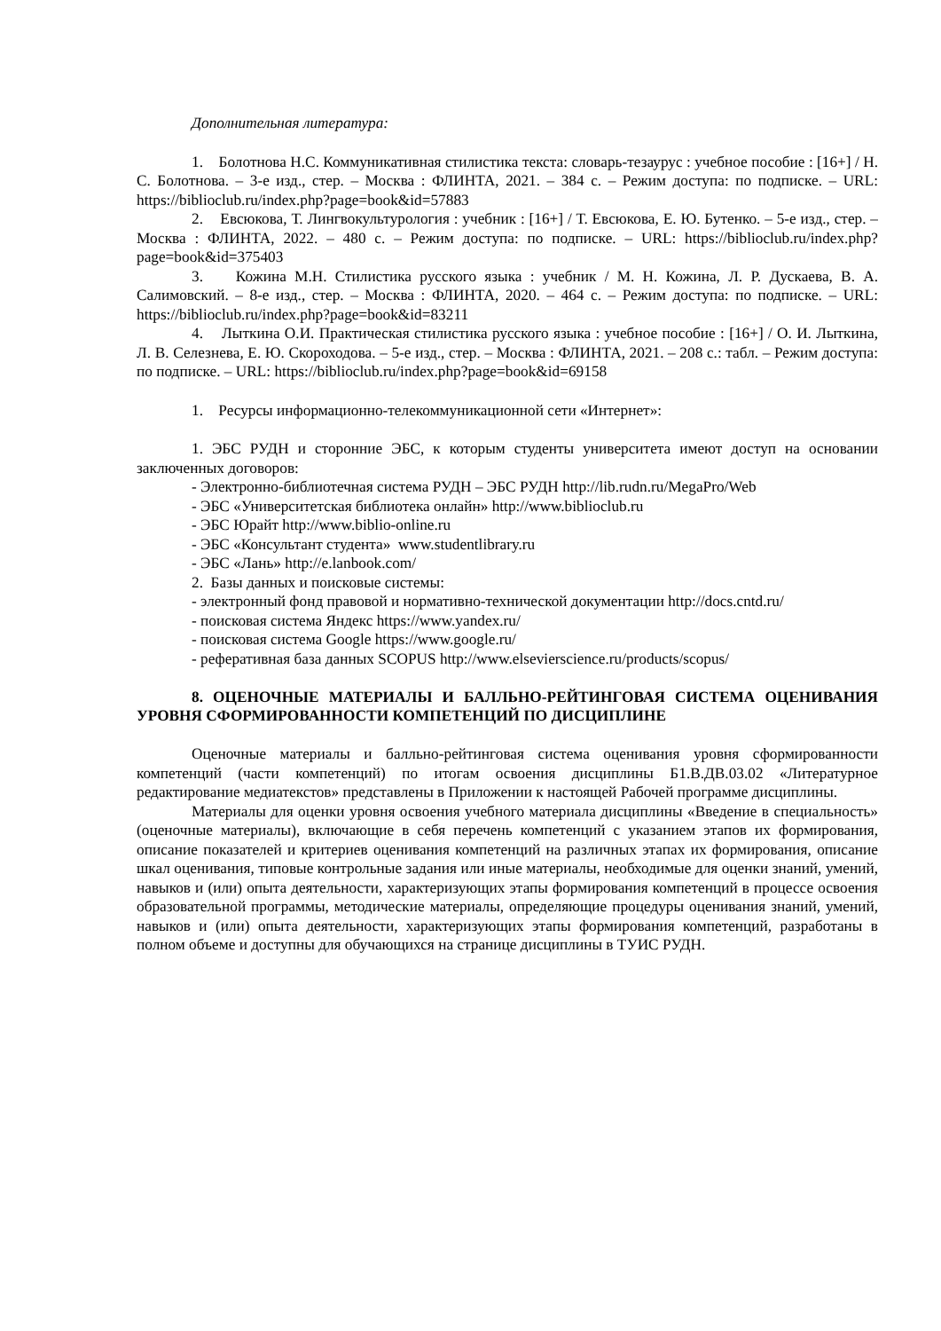Дополнительная литература:
1. Болотнова Н.С. Коммуникативная стилистика текста: словарь-тезаурус : учебное пособие : [16+] / Н. С. Болотнова. – 3-е изд., стер. – Москва : ФЛИНТА, 2021. – 384 с. – Режим доступа: по подписке. – URL: https://biblioclub.ru/index.php?page=book&id=57883
2. Евсюкова, Т. Лингвокультурология : учебник : [16+] / Т. Евсюкова, Е. Ю. Бутенко. – 5-е изд., стер. – Москва : ФЛИНТА, 2022. – 480 с. – Режим доступа: по подписке. – URL: https://biblioclub.ru/index.php?page=book&id=375403
3. Кожина М.Н. Стилистика русского языка : учебник / М. Н. Кожина, Л. Р. Дускаева, В. А. Салимовский. – 8-е изд., стер. – Москва : ФЛИНТА, 2020. – 464 с. – Режим доступа: по подписке. – URL: https://biblioclub.ru/index.php?page=book&id=83211
4. Лыткина О.И. Практическая стилистика русского языка : учебное пособие : [16+] / О. И. Лыткина, Л. В. Селезнева, Е. Ю. Скороходова. – 5-е изд., стер. – Москва : ФЛИНТА, 2021. – 208 с.: табл. – Режим доступа: по подписке. – URL: https://biblioclub.ru/index.php?page=book&id=69158
1. Ресурсы информационно-телекоммуникационной сети «Интернет»:
1. ЭБС РУДН и сторонние ЭБС, к которым студенты университета имеют доступ на основании заключенных договоров:
- Электронно-библиотечная система РУДН – ЭБС РУДН http://lib.rudn.ru/MegaPro/Web
- ЭБС «Университетская библиотека онлайн» http://www.biblioclub.ru
- ЭБС Юрайт http://www.biblio-online.ru
- ЭБС «Консультант студента» www.studentlibrary.ru
- ЭБС «Лань» http://e.lanbook.com/
2. Базы данных и поисковые системы:
- электронный фонд правовой и нормативно-технической документации http://docs.cntd.ru/
- поисковая система Яндекс https://www.yandex.ru/
- поисковая система Google https://www.google.ru/
- реферативная база данных SCOPUS http://www.elsevierscience.ru/products/scopus/
8. ОЦЕНОЧНЫЕ МАТЕРИАЛЫ И БАЛЛЬНО-РЕЙТИНГОВАЯ СИСТЕМА ОЦЕНИВАНИЯ УРОВНЯ СФОРМИРОВАННОСТИ КОМПЕТЕНЦИЙ ПО ДИСЦИПЛИНЕ
Оценочные материалы и балльно-рейтинговая система оценивания уровня сформированности компетенций (части компетенций) по итогам освоения дисциплины Б1.В.ДВ.03.02 «Литературное редактирование медиатекстов» представлены в Приложении к настоящей Рабочей программе дисциплины.
Материалы для оценки уровня освоения учебного материала дисциплины «Введение в специальность» (оценочные материалы), включающие в себя перечень компетенций с указанием этапов их формирования, описание показателей и критериев оценивания компетенций на различных этапах их формирования, описание шкал оценивания, типовые контрольные задания или иные материалы, необходимые для оценки знаний, умений, навыков и (или) опыта деятельности, характеризующих этапы формирования компетенций в процессе освоения образовательной программы, методические материалы, определяющие процедуры оценивания знаний, умений, навыков и (или) опыта деятельности, характеризующих этапы формирования компетенций, разработаны в полном объеме и доступны для обучающихся на странице дисциплины в ТУИС РУДН.